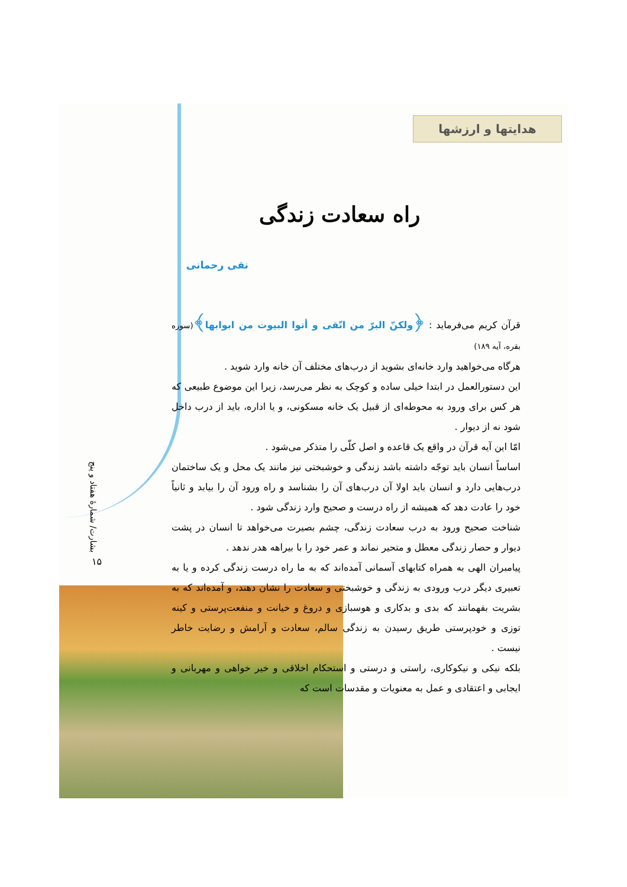هدایتها و ارزشها
راه سعادت زندگی
نقی رحمانی
قرآن کریم می‌فرماید : ﴿ولکنّ البرّ من اتّقی و أتوا البیوت من ابوابها﴾(سوره بقره، آیه ۱۸۹)
هرگاه می‌خواهید وارد خانه‌ای بشوید از درب‌های مختلف آن خانه وارد شوید .
این دستورالعمل در ابتدا خیلی ساده و کوچک به نظر می‌رسد، زیرا این موضوع طبیعی که هر کس برای ورود به محوطه‌ای از قبیل یک خانه مسکونی، و یا اداره، باید از درب داخل شود نه از دیوار .
امّا این آیه قرآن در واقع یک قاعده و اصل کلّی را متذکر می‌شود .
اساساً انسان باید توجّه داشته باشد زندگی و خوشبختی نیز مانند یک محل و یک ساختمان درب‌هایی دارد و انسان باید اولا آن درب‌های آن را بشناسد و راه ورود آن را بیابد و ثانیاً خود را عادت دهد که همیشه از راه درست و صحیح وارد زندگی شود .
شناخت صحیح ورود به درب سعادت زندگی، چشم بصیرت می‌خواهد تا انسان در پشت دیوار و حصار زندگی معطل و متحیر نماند و عمر خود را با بیراهه هدر ندهد .
پیامبران الهی به همراه کتابهای آسمانی آمده‌اند که به ما راه درست زندگی کرده و یا به تعبیری دیگر درب ورودی به زندگی و خوشبختی و سعادت را نشان دهند، و آمده‌اند که به بشریت بفهمانند که بدی و بدکاری و هوسبازی و دروغ و خیانت و منفعت‌پرستی و کینه توزی و خودپرستی طریق رسیدن به زندگی سالم، سعادت و آرامش و رضایت خاطر نیست .
بلکه نیکی و نیکوکاری، راستی و درستی و استحکام اخلاقی و خیر خواهی و مهربانی و ایجابی و اعتقادی و عمل به معنویات و مقدسات است که
بشارت/ شمارۀ هفتاد و پنج
۱۵